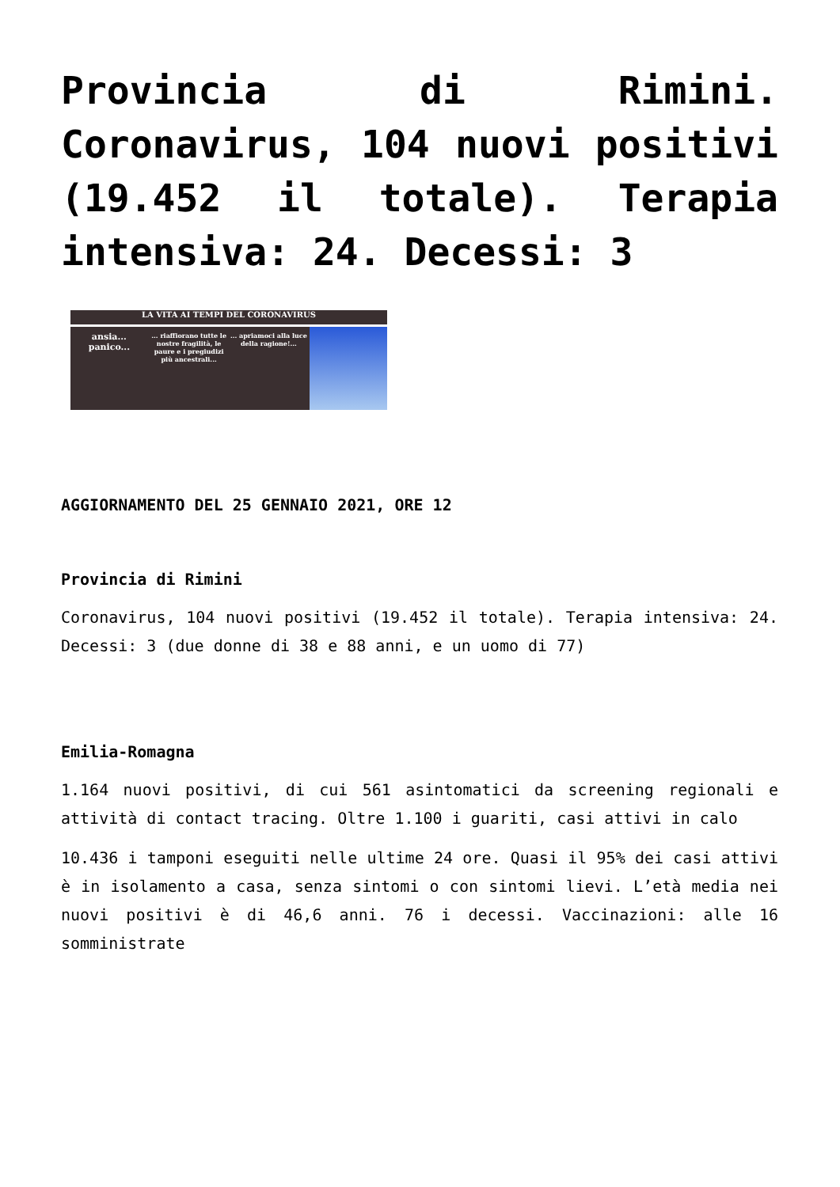Provincia di Rimini. Coronavirus, 104 nuovi positivi (19.452 il totale). Terapia intensiva: 24. Decessi: 3
LA VITA AI TEMPI DEL CORONAVIRUS
ansia... panico...
... riaffiorano tutte le nostre fragilità, le paure e i pregiudizi più ancestrali...
... apriamoci alla luce della ragione!...
AGGIORNAMENTO DEL 25 GENNAIO 2021, ORE 12
Provincia di Rimini
Coronavirus, 104 nuovi positivi (19.452 il totale). Terapia intensiva: 24. Decessi: 3 (due donne di 38 e 88 anni, e un uomo di 77)
Emilia-Romagna
1.164 nuovi positivi, di cui 561 asintomatici da screening regionali e attività di contact tracing. Oltre 1.100 i guariti, casi attivi in calo
10.436 i tamponi eseguiti nelle ultime 24 ore. Quasi il 95% dei casi attivi è in isolamento a casa, senza sintomi o con sintomi lievi. L’età media nei nuovi positivi è di 46,6 anni. 76 i decessi. Vaccinazioni: alle 16 somministrate